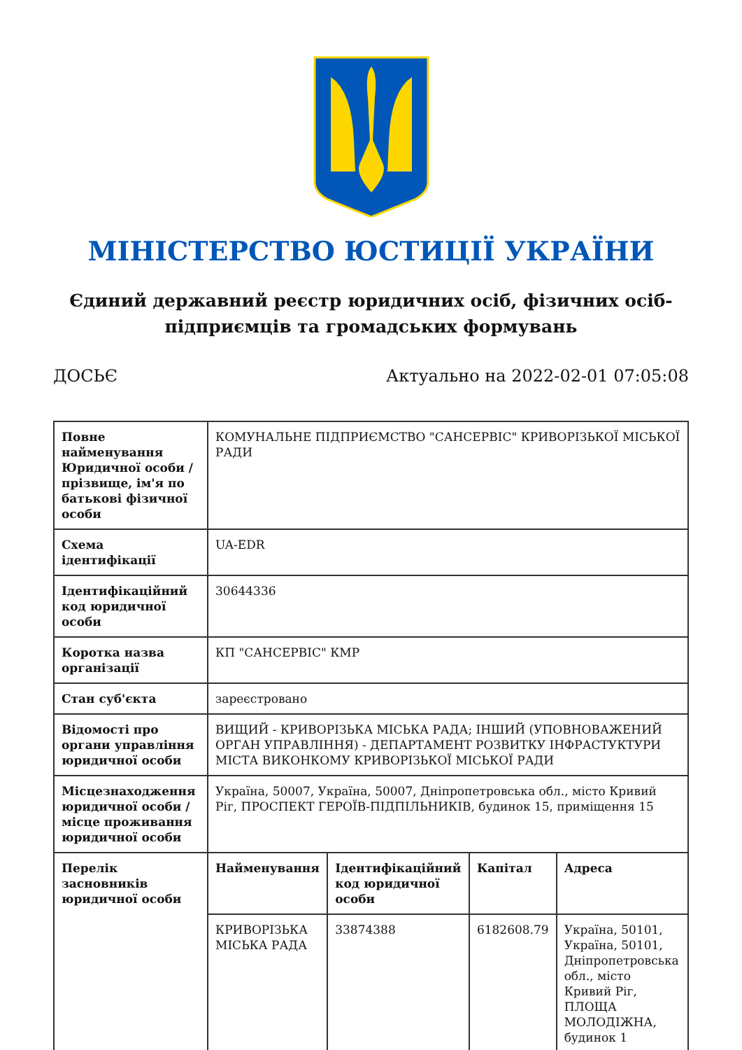МІНІСТЕРСТВО ЮСТИЦІЇ УКРАЇНИ
Єдиний державний реєстр юридичних осіб, фізичних осіб-підприємців та громадських формувань
ДОСЬЄ Актуально на 2022-02-01 07:05:08
| Повне найменування Юридичної особи / прізвище, ім'я по батькові фізичної особи | КОМУНАЛЬНЕ ПІДПРИЄМСТВО "САНСЕРВІС" КРИВОРІЗЬКОЇ МІСЬКОЇ РАДИ | | | |
| Схема ідентифікації | UA-EDR | | | |
| Ідентифікаційний код юридичної особи | 30644336 | | | |
| Коротка назва організації | КП "САНСЕРВІС" КМР | | | |
| Стан суб'єкта | зареєстровано | | | |
| Відомості про органи управління юридичної особи | ВИЩИЙ - КРИВОРІЗЬКА МІСЬКА РАДА; ІНШИЙ (УПОВНОВАЖЕНИЙ ОРГАН УПРАВЛІННЯ) - ДЕПАРТАМЕНТ РОЗВИТКУ ІНФРАСТУКТУРИ МІСТА ВИКОНКОМУ КРИВОРІЗЬКОЇ МІСЬКОЇ РАДИ | | | |
| Місцезнаходження юридичної особи / місце проживання юридичної особи | Україна, 50007, Україна, 50007, Дніпропетровська обл., місто Кривий Ріг, ПРОСПЕКТ ГЕРОЇВ-ПІДПІЛЬНИКІВ, будинок 15, приміщення 15 | | | |
| Перелік засновників юридичної особи | Найменування | Ідентифікаційний код юридичної особи | Капітал | Адреса |
| | КРИВОРІЗЬКА МІСЬКА РАДА | 33874388 | 6182608.79 | Україна, 50101, Україна, 50101, Дніпропетровська обл., місто Кривий Ріг, ПЛОЩА МОЛОДІЖНА, будинок 1 |